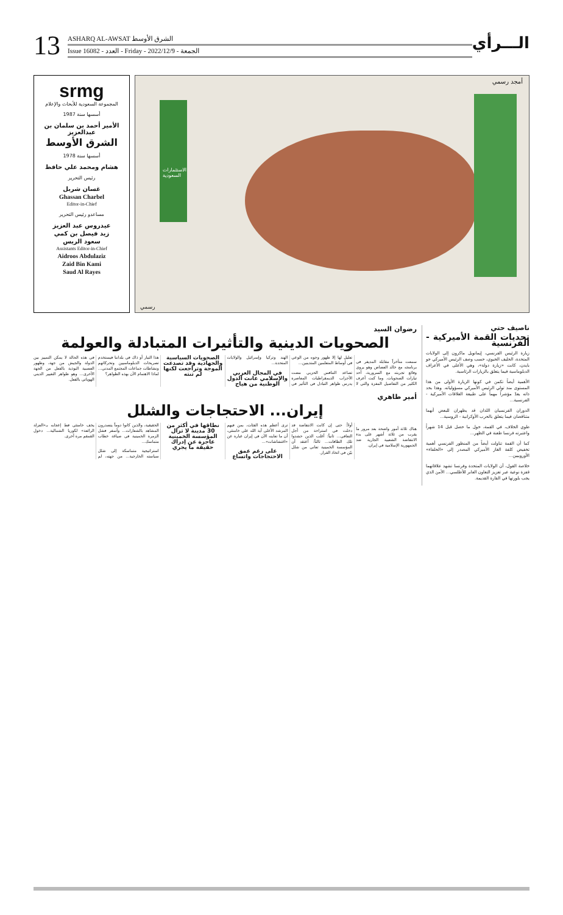13
ASHARQ AL-AWSAT الشرق الأوسط
Issue 16082 - العدد - Friday - 2022/12/9 - الجمعة
الـــرأي
srmg
المجموعة السعودية للأبحاث والإعلام
أسسها سنة 1987
الأمير أحمد بن سلمان بن عبدالعزيز
الشرق الأوسط
أسسها سنة 1978
هشام ومحمد علي حافظ
رئيس التحرير
غسان شربل
Ghassan Charbel
Editor-in-Chief
مساعدو رئيس التحرير
عيدروس عبد العزيز
زيد فيصل بن كمي
سعود الريس
Assistants Editor-in-Chief
Aidroos Abdulaziz
Zaid Bin Kami
Saud Al Rayes
أمجد رسمي
الاستثمارات السعودية
رسمي
ناصيف حتي
تحديات القمة الأميركية - الفرنسية
زيارة الرئيس الفرنسي، إيمانويل ماكرون إلى الولايات المتحدة، الحليف الحيوي، حسب وصف الرئيس الأميركي جو بايدن، كانت «زيارة دولة»، وهي الأعلى في الأعراف الدبلوماسية فيما يتعلق بالزيارات الرئاسية.
الأهمية أيضاً تكمن في كونها الزيارة الأولى من هذا المستوى منذ تولي الرئيس الأميركي مسؤولياته. وهذا بحد ذاته يعدّ مؤشراً مهماً على طبيعة العلاقات الأميركية - الفرنسية...
الدوران الفرنسيان اللذان قد يظهران للبعض أنهما متناقضان فيما يتعلق بالحرب الأوكرانية - الروسية...
طوي الخلاف، في القمة، حول ما حصل قبل 14 شهراً واعتبرته فرنسا طعنة في الظهر...
كما أن القمة تناولت أيضاً من المنظور الفرنسي أهمية تخفيض كلفة الغاز الأميركي المصدر إلى «الحلفاء» الأوروبيين...
خلاصة القول، أن الولايات المتحدة وفرنسا تشهد علاقاتهما قفزة نوعية عبر تعزيز التعاون العابر للأطلسي... الأمن الذي يجب بلورتها في القارة القديمة.
رضوان السيد
الصحويات الدينية والتأثيرات المتبادلة والعولمة
سمعت متأخراً مقابلة المديفر في برنامجه مع خالد العضاض وهو يروي وقائع تجربته مع السرورية، أحد تيارات الصحويات. وما كنت أعرف الكثير من التفاصيل المغزة والتي لا تعليل لها إلا ظهور وجوه من الوعي في أوساط المتعلمين المتدينين...
تصاعد التنافس الحزبي مضت الأحزاب الديمقراطيات المعاصرة يدرس ظواهر التبادل في التأثير في الهند وتركيا وإسرائيل والولايات المتحدة...
في المجال العربي والإسلامي عانت الدول الوطنية من هياج الصحويات السياسية والجهادية وقد تصدعت الموجة وتراجعت لكنها لم تنته
هذا التيار أو ذاك في بلداننا فيستخدم تصريحات الدبلوماسيين وتحركاتهم ونشاطات جماعات المجتمع المدني... لماذا الاهتمام الآن بهذه الظواهر؟
في هذه الحالة لا يمكن التمييز بين الدولة والجيش من جهة، وظهور العصبية البوذية بالفعل من الجهة الأخرى... وهو ظواهر التغيير الديني الهوياتي بالفعل.
أمير طاهري
إيران... الاحتجاجات والشلل
هناك ثلاثة أمور واضحة بعد مرور ما يقرب من ثلاثة أشهر على بدء الانتفاضة الشعبية الجارية ضد الجمهورية الإسلامية في إيران.
أولاً: حتى إن كانت الانتفاضة قد دخلت في استراحة من أجل التعافي... ثانياً: أغلب الذين حشدوا تلك الطاقات... ثالثاً: أعتقد أن المؤسسة الخمينية تعاني من شلل بيّن في اتخاذ القرار.
ترى أعظم هذه الفئات، بمن فيهم المرشد الأعلى آية الله علي خامنئي، أن ما تعاينه الآن في إيران عبارة عن «اغتشاشات»...
على رغم عمق الاحتجاجات واتساع نطاقها في أكثر من 30 مدينة لا تزال المؤسسة الخمينية عاجزة عن إدراك حقيقة ما يجري
الحقيقية، والذين كانوا دوماً يتصدرون المشاهد بالشعارات... وأسفر فشل الزمرة الخمينية في صياغة خطاب متماسك...
استراتيجية متماسكة إلى شلل سياسته الخارجية... من جهته، لم يخف خامنئي قط إعجابه بـ«العزلة الرائعة» لكوريا الشمالية... دخول القمقم مرة أخرى.